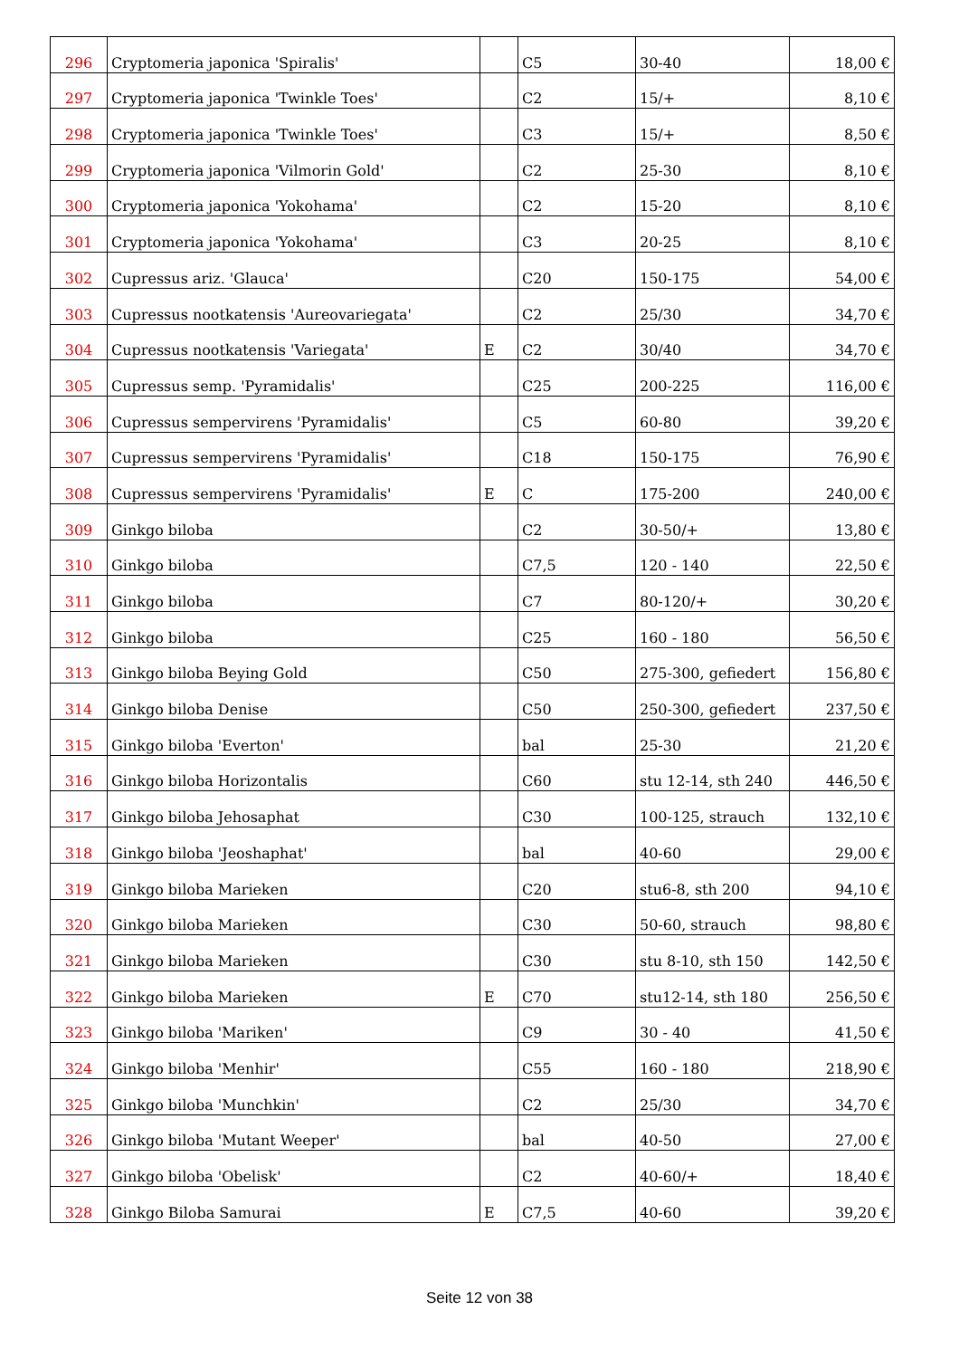| 296 | Cryptomeria japonica 'Spiralis' | | C5 | 30-40 | 18,00 € |
| 297 | Cryptomeria japonica 'Twinkle Toes' | | C2 | 15/+ | 8,10 € |
| 298 | Cryptomeria japonica 'Twinkle Toes' | | C3 | 15/+ | 8,50 € |
| 299 | Cryptomeria japonica 'Vilmorin Gold' | | C2 | 25-30 | 8,10 € |
| 300 | Cryptomeria japonica 'Yokohama' | | C2 | 15-20 | 8,10 € |
| 301 | Cryptomeria japonica 'Yokohama' | | C3 | 20-25 | 8,10 € |
| 302 | Cupressus ariz. 'Glauca' | | C20 | 150-175 | 54,00 € |
| 303 | Cupressus nootkatensis 'Aureovariegata' | | C2 | 25/30 | 34,70 € |
| 304 | Cupressus nootkatensis 'Variegata' | E | C2 | 30/40 | 34,70 € |
| 305 | Cupressus semp. 'Pyramidalis' | | C25 | 200-225 | 116,00 € |
| 306 | Cupressus sempervirens 'Pyramidalis' | | C5 | 60-80 | 39,20 € |
| 307 | Cupressus sempervirens 'Pyramidalis' | | C18 | 150-175 | 76,90 € |
| 308 | Cupressus sempervirens 'Pyramidalis' | E | C | 175-200 | 240,00 € |
| 309 | Ginkgo biloba | | C2 | 30-50/+ | 13,80 € |
| 310 | Ginkgo biloba | | C7,5 | 120 - 140 | 22,50 € |
| 311 | Ginkgo biloba | | C7 | 80-120/+ | 30,20 € |
| 312 | Ginkgo biloba | | C25 | 160 - 180 | 56,50 € |
| 313 | Ginkgo biloba Beying Gold | | C50 | 275-300, gefiedert | 156,80 € |
| 314 | Ginkgo biloba Denise | | C50 | 250-300, gefiedert | 237,50 € |
| 315 | Ginkgo biloba 'Everton' | | bal | 25-30 | 21,20 € |
| 316 | Ginkgo biloba Horizontalis | | C60 | stu 12-14, sth 240 | 446,50 € |
| 317 | Ginkgo biloba Jehosaphat | | C30 | 100-125, strauch | 132,10 € |
| 318 | Ginkgo biloba 'Jeoshaphat' | | bal | 40-60 | 29,00 € |
| 319 | Ginkgo biloba Marieken | | C20 | stu6-8, sth 200 | 94,10 € |
| 320 | Ginkgo biloba Marieken | | C30 | 50-60, strauch | 98,80 € |
| 321 | Ginkgo biloba Marieken | | C30 | stu 8-10, sth 150 | 142,50 € |
| 322 | Ginkgo biloba Marieken | E | C70 | stu12-14, sth 180 | 256,50 € |
| 323 | Ginkgo biloba 'Mariken' | | C9 | 30 - 40 | 41,50 € |
| 324 | Ginkgo biloba 'Menhir' | | C55 | 160 - 180 | 218,90 € |
| 325 | Ginkgo biloba 'Munchkin' | | C2 | 25/30 | 34,70 € |
| 326 | Ginkgo biloba 'Mutant Weeper' | | bal | 40-50 | 27,00 € |
| 327 | Ginkgo biloba 'Obelisk' | | C2 | 40-60/+ | 18,40 € |
| 328 | Ginkgo Biloba Samurai | E | C7,5 | 40-60 | 39,20 € |
Seite 12 von 38